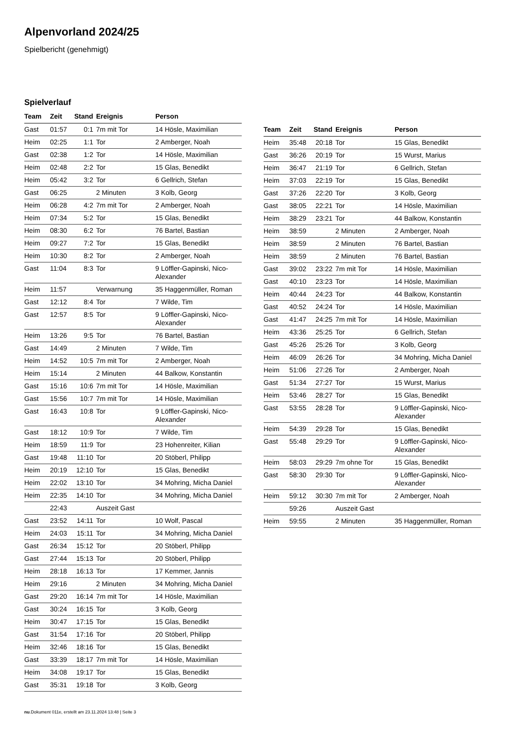Alpenvorland 2024/25
Spielbericht (genehmigt)
Spielverlauf
| Team | Zeit | Stand | Ereignis | Person |
| --- | --- | --- | --- | --- |
| Gast | 01:57 | 0:1 | 7m mit Tor | 14 Hösle, Maximilian |
| Heim | 02:25 | 1:1 | Tor | 2 Amberger, Noah |
| Gast | 02:38 | 1:2 | Tor | 14 Hösle, Maximilian |
| Heim | 02:48 | 2:2 | Tor | 15 Glas, Benedikt |
| Heim | 05:42 | 3:2 | Tor | 6 Gellrich, Stefan |
| Gast | 06:25 | | 2 Minuten | 3 Kolb, Georg |
| Heim | 06:28 | 4:2 | 7m mit Tor | 2 Amberger, Noah |
| Heim | 07:34 | 5:2 | Tor | 15 Glas, Benedikt |
| Heim | 08:30 | 6:2 | Tor | 76 Bartel, Bastian |
| Heim | 09:27 | 7:2 | Tor | 15 Glas, Benedikt |
| Heim | 10:30 | 8:2 | Tor | 2 Amberger, Noah |
| Gast | 11:04 | 8:3 | Tor | 9 Löffler-Gapinski, Nico-Alexander |
| Heim | 11:57 | | Verwarnung | 35 Haggenmüller, Roman |
| Gast | 12:12 | 8:4 | Tor | 7 Wilde, Tim |
| Gast | 12:57 | 8:5 | Tor | 9 Löffler-Gapinski, Nico-Alexander |
| Heim | 13:26 | 9:5 | Tor | 76 Bartel, Bastian |
| Gast | 14:49 | | 2 Minuten | 7 Wilde, Tim |
| Heim | 14:52 | 10:5 | 7m mit Tor | 2 Amberger, Noah |
| Heim | 15:14 | | 2 Minuten | 44 Balkow, Konstantin |
| Gast | 15:16 | 10:6 | 7m mit Tor | 14 Hösle, Maximilian |
| Gast | 15:56 | 10:7 | 7m mit Tor | 14 Hösle, Maximilian |
| Gast | 16:43 | 10:8 | Tor | 9 Löffler-Gapinski, Nico-Alexander |
| Gast | 18:12 | 10:9 | Tor | 7 Wilde, Tim |
| Heim | 18:59 | 11:9 | Tor | 23 Hohenreiter, Kilian |
| Gast | 19:48 | 11:10 | Tor | 20 Stöberl, Philipp |
| Heim | 20:19 | 12:10 | Tor | 15 Glas, Benedikt |
| Heim | 22:02 | 13:10 | Tor | 34 Mohring, Micha Daniel |
| Heim | 22:35 | 14:10 | Tor | 34 Mohring, Micha Daniel |
| | 22:43 | | Auszeit Gast | |
| Gast | 23:52 | 14:11 | Tor | 10 Wolf, Pascal |
| Heim | 24:03 | 15:11 | Tor | 34 Mohring, Micha Daniel |
| Gast | 26:34 | 15:12 | Tor | 20 Stöberl, Philipp |
| Gast | 27:44 | 15:13 | Tor | 20 Stöberl, Philipp |
| Heim | 28:18 | 16:13 | Tor | 17 Kemmer, Jannis |
| Heim | 29:16 | | 2 Minuten | 34 Mohring, Micha Daniel |
| Gast | 29:20 | 16:14 | 7m mit Tor | 14 Hösle, Maximilian |
| Gast | 30:24 | 16:15 | Tor | 3 Kolb, Georg |
| Heim | 30:47 | 17:15 | Tor | 15 Glas, Benedikt |
| Gast | 31:54 | 17:16 | Tor | 20 Stöberl, Philipp |
| Heim | 32:46 | 18:16 | Tor | 15 Glas, Benedikt |
| Gast | 33:39 | 18:17 | 7m mit Tor | 14 Hösle, Maximilian |
| Heim | 34:08 | 19:17 | Tor | 15 Glas, Benedikt |
| Gast | 35:31 | 19:18 | Tor | 3 Kolb, Georg |
| Team | Zeit | Stand | Ereignis | Person |
| --- | --- | --- | --- | --- |
| Heim | 35:48 | 20:18 | Tor | 15 Glas, Benedikt |
| Gast | 36:26 | 20:19 | Tor | 15 Wurst, Marius |
| Heim | 36:47 | 21:19 | Tor | 6 Gellrich, Stefan |
| Heim | 37:03 | 22:19 | Tor | 15 Glas, Benedikt |
| Gast | 37:26 | 22:20 | Tor | 3 Kolb, Georg |
| Gast | 38:05 | 22:21 | Tor | 14 Hösle, Maximilian |
| Heim | 38:29 | 23:21 | Tor | 44 Balkow, Konstantin |
| Heim | 38:59 | | 2 Minuten | 2 Amberger, Noah |
| Heim | 38:59 | | 2 Minuten | 76 Bartel, Bastian |
| Heim | 38:59 | | 2 Minuten | 76 Bartel, Bastian |
| Gast | 39:02 | 23:22 | 7m mit Tor | 14 Hösle, Maximilian |
| Gast | 40:10 | 23:23 | Tor | 14 Hösle, Maximilian |
| Heim | 40:44 | 24:23 | Tor | 44 Balkow, Konstantin |
| Gast | 40:52 | 24:24 | Tor | 14 Hösle, Maximilian |
| Gast | 41:47 | 24:25 | 7m mit Tor | 14 Hösle, Maximilian |
| Heim | 43:36 | 25:25 | Tor | 6 Gellrich, Stefan |
| Gast | 45:26 | 25:26 | Tor | 3 Kolb, Georg |
| Heim | 46:09 | 26:26 | Tor | 34 Mohring, Micha Daniel |
| Heim | 51:06 | 27:26 | Tor | 2 Amberger, Noah |
| Gast | 51:34 | 27:27 | Tor | 15 Wurst, Marius |
| Heim | 53:46 | 28:27 | Tor | 15 Glas, Benedikt |
| Gast | 53:55 | 28:28 | Tor | 9 Löffler-Gapinski, Nico-Alexander |
| Heim | 54:39 | 29:28 | Tor | 15 Glas, Benedikt |
| Gast | 55:48 | 29:29 | Tor | 9 Löffler-Gapinski, Nico-Alexander |
| Heim | 58:03 | 29:29 | 7m ohne Tor | 15 Glas, Benedikt |
| Gast | 58:30 | 29:30 | Tor | 9 Löffler-Gapinski, Nico-Alexander |
| Heim | 59:12 | 30:30 | 7m mit Tor | 2 Amberger, Noah |
| | 59:26 | | Auszeit Gast | |
| Heim | 59:55 | | 2 Minuten | 35 Haggenmüller, Roman |
nu.Dokument 011e, erstellt am 23.11.2024 13:48 | Seite 3